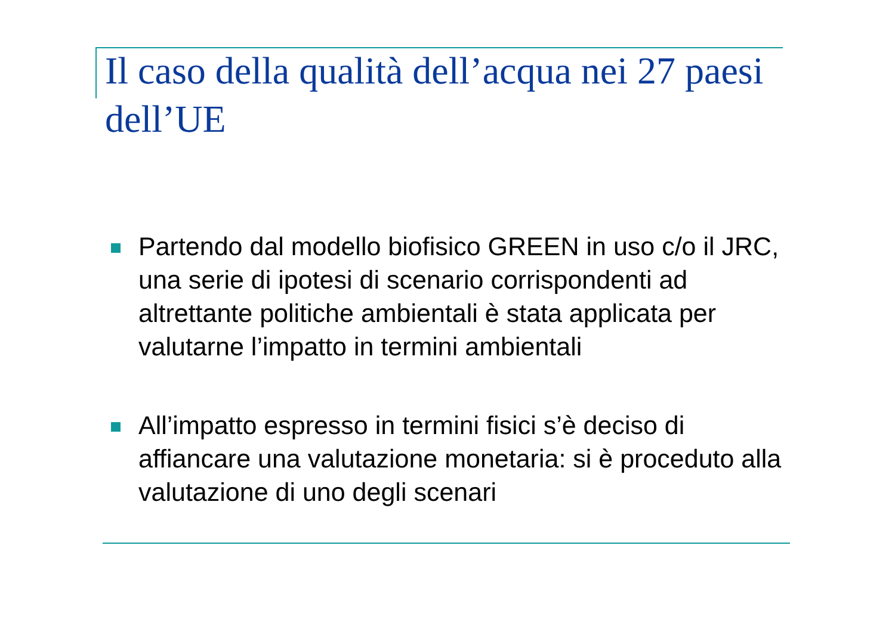Il caso della qualità dell’acqua nei 27 paesi dell’UE
Partendo dal modello biofisico GREEN in uso c/o il JRC, una serie di ipotesi di scenario corrispondenti ad altrettante politiche ambientali è stata applicata per valutarne l’impatto in termini ambientali
All’impatto espresso in termini fisici s’è deciso di affiancare una valutazione monetaria: si è proceduto alla valutazione di uno degli scenari